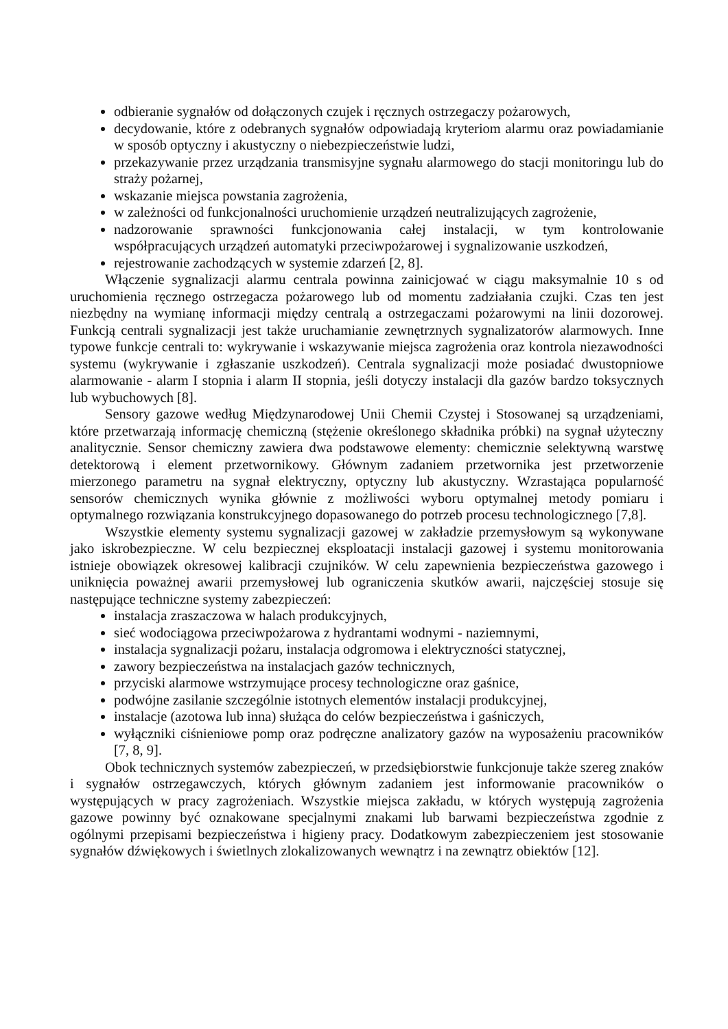odbieranie sygnałów od dołączonych czujek i ręcznych ostrzegaczy pożarowych,
decydowanie, które z odebranych sygnałów odpowiadają kryteriom alarmu oraz powiadamianie w sposób optyczny i akustyczny o niebezpieczeństwie ludzi,
przekazywanie przez urządzania transmisyjne sygnału alarmowego do stacji monitoringu lub do straży pożarnej,
wskazanie miejsca powstania zagrożenia,
w zależności od funkcjonalności uruchomienie urządzeń neutralizujących zagrożenie,
nadzorowanie sprawności funkcjonowania całej instalacji, w tym kontrolowanie współpracujących urządzeń automatyki przeciwpożarowej i sygnalizowanie uszkodzeń,
rejestrowanie zachodzących w systemie zdarzeń [2, 8].
Włączenie sygnalizacji alarmu centrala powinna zainicjować w ciągu maksymalnie 10 s od uruchomienia ręcznego ostrzegacza pożarowego lub od momentu zadziałania czujki. Czas ten jest niezbędny na wymianę informacji między centralą a ostrzegaczami pożarowymi na linii dozorowej. Funkcją centrali sygnalizacji jest także uruchamianie zewnętrznych sygnalizatorów alarmowych. Inne typowe funkcje centrali to: wykrywanie i wskazywanie miejsca zagrożenia oraz kontrola niezawodności systemu (wykrywanie i zgłaszanie uszkodzeń). Centrala sygnalizacji może posiadać dwustopniowe alarmowanie - alarm I stopnia i alarm II stopnia, jeśli dotyczy instalacji dla gazów bardzo toksycznych lub wybuchowych [8].
Sensory gazowe według Międzynarodowej Unii Chemii Czystej i Stosowanej są urządzeniami, które przetwarzają informację chemiczną (stężenie określonego składnika próbki) na sygnał użyteczny analitycznie. Sensor chemiczny zawiera dwa podstawowe elementy: chemicznie selektywną warstwę detektorową i element przetwornikowy. Głównym zadaniem przetwornika jest przetworzenie mierzonego parametru na sygnał elektryczny, optyczny lub akustyczny. Wzrastająca popularność sensorów chemicznych wynika głównie z możliwości wyboru optymalnej metody pomiaru i optymalnego rozwiązania konstrukcyjnego dopasowanego do potrzeb procesu technologicznego [7,8].
Wszystkie elementy systemu sygnalizacji gazowej w zakładzie przemysłowym są wykonywane jako iskrobezpieczne. W celu bezpiecznej eksploatacji instalacji gazowej i systemu monitorowania istnieje obowiązek okresowej kalibracji czujników. W celu zapewnienia bezpieczeństwa gazowego i uniknięcia poważnej awarii przemysłowej lub ograniczenia skutków awarii, najczęściej stosuje się następujące techniczne systemy zabezpieczeń:
instalacja zraszaczowa w halach produkcyjnych,
sieć wodociągowa przeciwpożarowa z hydrantami wodnymi - naziemnymi,
instalacja sygnalizacji pożaru, instalacja odgromowa i elektryczności statycznej,
zawory bezpieczeństwa na instalacjach gazów technicznych,
przyciski alarmowe wstrzymujące procesy technologiczne oraz gaśnice,
podwójne zasilanie szczególnie istotnych elementów instalacji produkcyjnej,
instalacje (azotowa lub inna) służąca do celów bezpieczeństwa i gaśniczych,
wyłączniki ciśnieniowe pomp oraz podręczne analizatory gazów na wyposażeniu pracowników [7, 8, 9].
Obok technicznych systemów zabezpieczeń, w przedsiębiorstwie funkcjonuje także szereg znaków i sygnałów ostrzegawczych, których głównym zadaniem jest informowanie pracowników o występujących w pracy zagrożeniach. Wszystkie miejsca zakładu, w których występują zagrożenia gazowe powinny być oznakowane specjalnymi znakami lub barwami bezpieczeństwa zgodnie z ogólnymi przepisami bezpieczeństwa i higieny pracy. Dodatkowym zabezpieczeniem jest stosowanie sygnałów dźwiękowych i świetlnych zlokalizowanych wewnątrz i na zewnątrz obiektów [12].